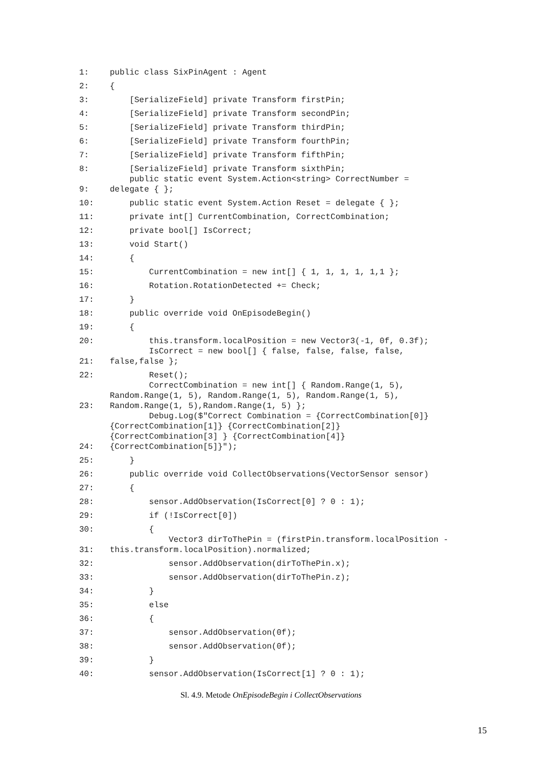| 1: | public class SixPinAgent : Agent |
| 2: | { |
| 3: | [SerializeField] private Transform firstPin; |
| 4: | [SerializeField] private Transform secondPin; |
| 5: | [SerializeField] private Transform thirdPin; |
| 6: | [SerializeField] private Transform fourthPin; |
| 7: | [SerializeField] private Transform fifthPin; |
| 8: | [SerializeField] private Transform sixthPin; |
| 9: | public static event System.Action<string> CorrectNumber = delegate { }; |
| 10: | public static event System.Action Reset = delegate { }; |
| 11: | private int[] CurrentCombination, CorrectCombination; |
| 12: | private bool[] IsCorrect; |
| 13: | void Start() |
| 14: | { |
| 15: | CurrentCombination = new int[] { 1, 1, 1, 1, 1,1 }; |
| 16: | Rotation.RotationDetected += Check; |
| 17: | } |
| 18: | public override void OnEpisodeBegin() |
| 19: | { |
| 20: | this.transform.localPosition = new Vector3(-1, 0f, 0.3f); |
| 21: | IsCorrect = new bool[] { false, false, false, false, false,false }; |
| 22: | Reset(); |
| 23: | CorrectCombination = new int[] { Random.Range(1, 5), Random.Range(1, 5), Random.Range(1, 5), Random.Range(1, 5), Random.Range(1, 5),Random.Range(1, 5) }; |
| 24: | Debug.Log($"Correct Combination = {CorrectCombination[0]} {CorrectCombination[1]} {CorrectCombination[2]} {CorrectCombination[3] } {CorrectCombination[4]} {CorrectCombination[5]}"); |
| 25: | } |
| 26: | public override void CollectObservations(VectorSensor sensor) |
| 27: | { |
| 28: | sensor.AddObservation(IsCorrect[0] ? 0 : 1); |
| 29: | if (!IsCorrect[0]) |
| 30: | { |
| 31: | Vector3 dirToThePin = (firstPin.transform.localPosition - this.transform.localPosition).normalized; |
| 32: | sensor.AddObservation(dirToThePin.x); |
| 33: | sensor.AddObservation(dirToThePin.z); |
| 34: | } |
| 35: | else |
| 36: | { |
| 37: | sensor.AddObservation(0f); |
| 38: | sensor.AddObservation(0f); |
| 39: | } |
| 40: | sensor.AddObservation(IsCorrect[1] ? 0 : 1); |
Sl. 4.9. Metode OnEpisodeBegin i CollectObservations
15